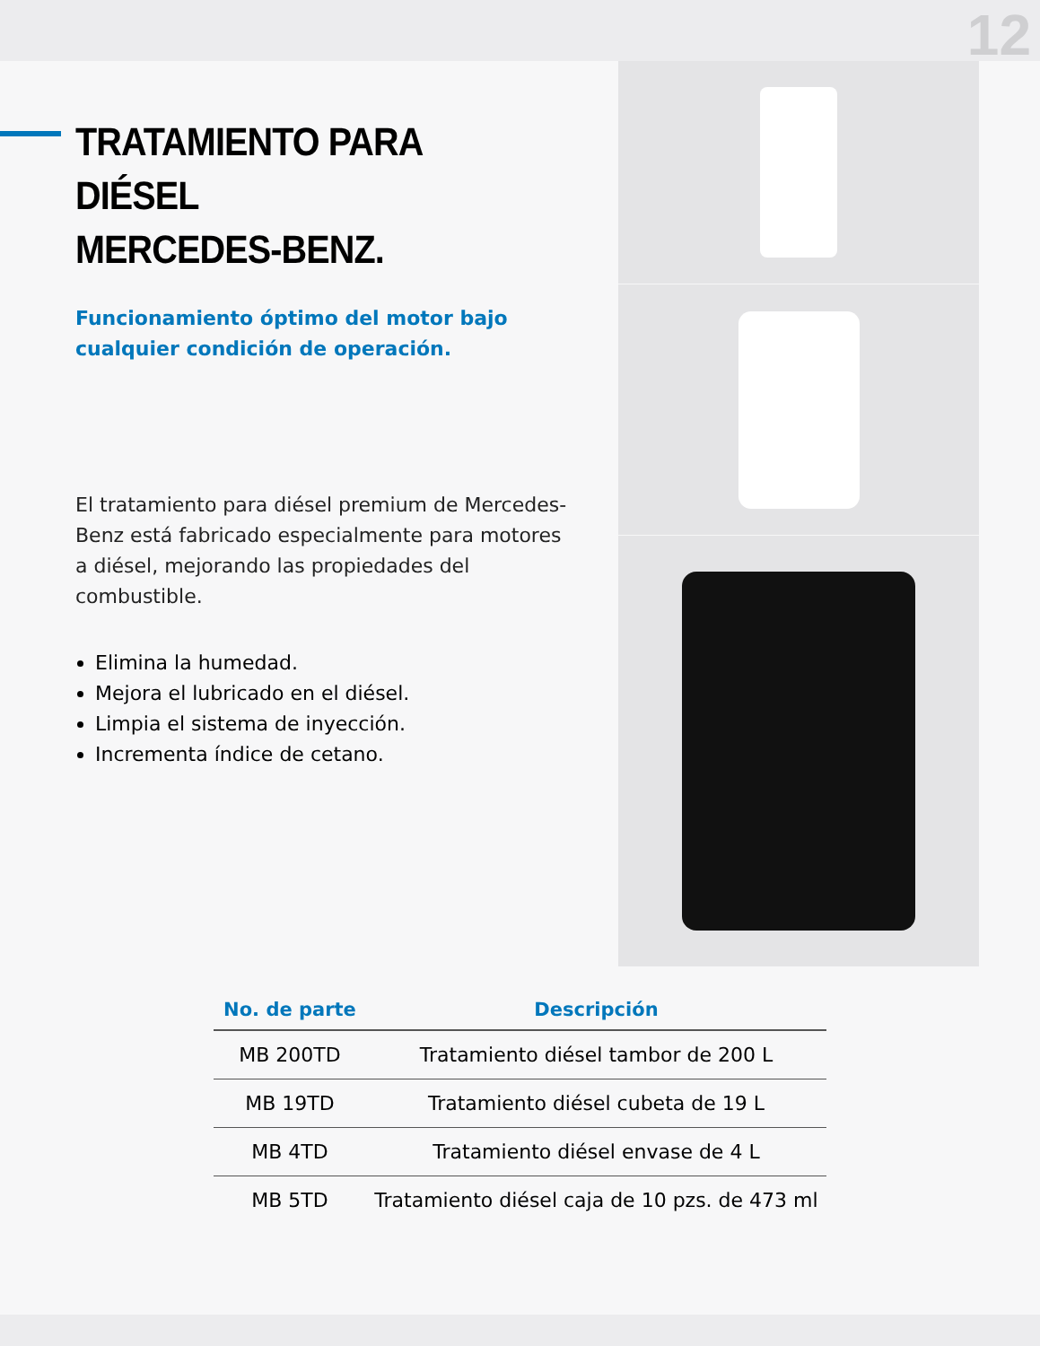12
TRATAMIENTO PARA DIÉSEL
MERCEDES-BENZ.
Funcionamiento óptimo del motor bajo cualquier condición de operación.
El tratamiento para diésel premium de Mercedes-Benz está fabricado especialmente para motores a diésel, mejorando las propiedades del combustible.
Elimina la humedad.
Mejora el lubricado en el diésel.
Limpia el sistema de inyección.
Incrementa índice de cetano.
| No. de parte | Descripción |
| --- | --- |
| MB 200TD | Tratamiento diésel tambor de 200 L |
| MB 19TD | Tratamiento diésel cubeta de 19 L |
| MB 4TD | Tratamiento diésel envase de 4 L |
| MB 5TD | Tratamiento diésel caja de 10 pzs. de 473 ml |